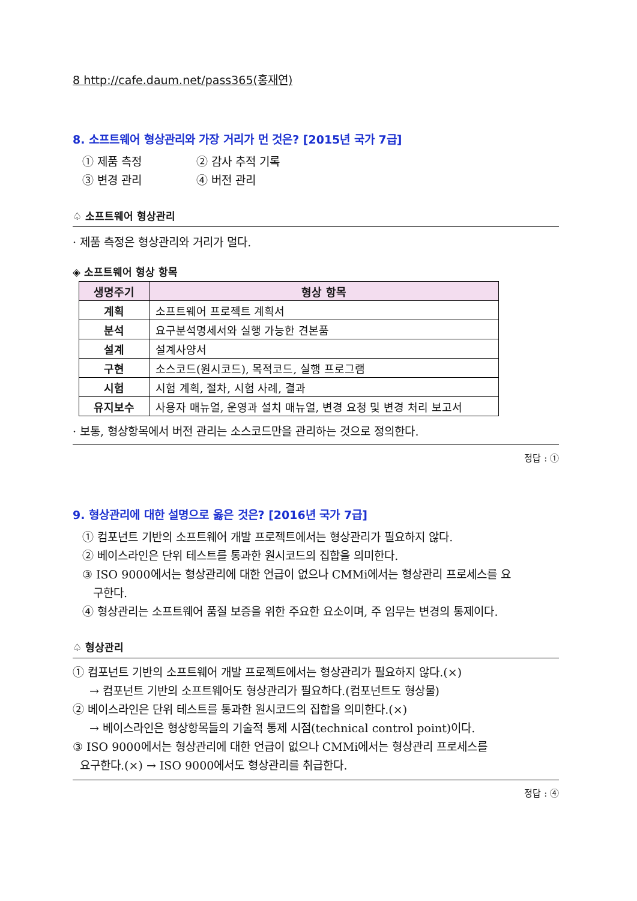8 http://cafe.daum.net/pass365(홍재연)
8. 소프트웨어 형상관리와 가장 거리가 먼 것은? [2015년 국가 7급]
① 제품 측정 ② 감사 추적 기록 ③ 변경 관리 ④ 버전 관리
♤ 소프트웨어 형상관리
· 제품 측정은 형상관리와 거리가 멀다.
◈ 소프트웨어 형상 항목
| 생명주기 | 형상 항목 |
| --- | --- |
| 계획 | 소프트웨어 프로젝트 계획서 |
| 분석 | 요구분석명세서와 실행 가능한 견본품 |
| 설계 | 설계사양서 |
| 구현 | 소스코드(원시코드), 목적코드, 실행 프로그램 |
| 시험 | 시험 계획, 절차, 시험 사례, 결과 |
| 유지보수 | 사용자 매뉴얼, 운영과 설치 매뉴얼, 변경 요청 및 변경 처리 보고서 |
· 보통, 형상항목에서 버전 관리는 소스코드만을 관리하는 것으로 정의한다.
정답 : ①
9. 형상관리에 대한 설명으로 옳은 것은? [2016년 국가 7급]
① 컴포넌트 기반의 소프트웨어 개발 프로젝트에서는 형상관리가 필요하지 않다.
② 베이스라인은 단위 테스트를 통과한 원시코드의 집합을 의미한다.
③ ISO 9000에서는 형상관리에 대한 언급이 없으나 CMMi에서는 형상관리 프로세스를 요
구한다.
④ 형상관리는 소프트웨어 품질 보증을 위한 주요한 요소이며, 주 임무는 변경의 통제이다.
♤ 형상관리
① 컴포넌트 기반의 소프트웨어 개발 프로젝트에서는 형상관리가 필요하지 않다.(×)
→ 컴포넌트 기반의 소프트웨어도 형상관리가 필요하다.(컴포넌트도 형상물)
② 베이스라인은 단위 테스트를 통과한 원시코드의 집합을 의미한다.(×)
→ 베이스라인은 형상항목들의 기술적 통제 시점(technical control point)이다.
③ ISO 9000에서는 형상관리에 대한 언급이 없으나 CMMi에서는 형상관리 프로세스를
요구한다.(×) → ISO 9000에서도 형상관리를 취급한다.
정답 : ④